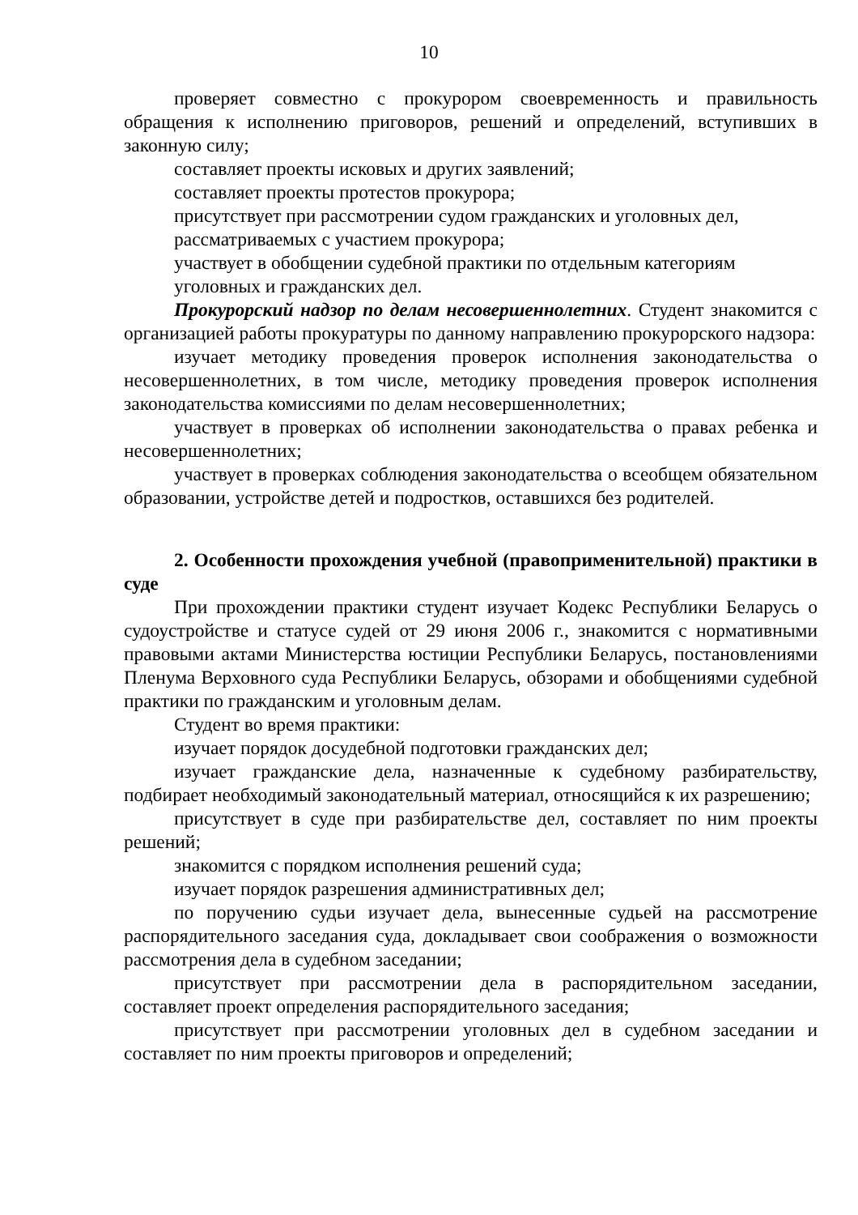10
проверяет совместно с прокурором своевременность и правильность обращения к исполнению приговоров, решений и определений, вступивших в законную силу;
составляет проекты исковых и других заявлений;
составляет проекты протестов прокурора;
присутствует при рассмотрении судом гражданских и уголовных дел,
рассматриваемых с участием прокурора;
участвует в обобщении судебной практики по отдельным категориям
уголовных и гражданских дел.
Прокурорский надзор по делам несовершеннолетних. Студент знакомится с организацией работы прокуратуры по данному направлению прокурорского надзора:
изучает методику проведения проверок исполнения законодательства о несовершеннолетних, в том числе, методику проведения проверок исполнения законодательства комиссиями по делам несовершеннолетних;
участвует в проверках об исполнении законодательства о правах ребенка и несовершеннолетних;
участвует в проверках соблюдения законодательства о всеобщем обязательном образовании, устройстве детей и подростков, оставшихся без родителей.
2. Особенности прохождения учебной (правоприменительной) практики в суде
При прохождении практики студент изучает Кодекс Республики Беларусь о судоустройстве и статусе судей от 29 июня 2006 г., знакомится с нормативными правовыми актами Министерства юстиции Республики Беларусь, постановлениями Пленума Верховного суда Республики Беларусь, обзорами и обобщениями судебной практики по гражданским и уголовным делам.
Студент во время практики:
изучает порядок досудебной подготовки гражданских дел;
изучает гражданские дела, назначенные к судебному разбирательству, подбирает необходимый законодательный материал, относящийся к их разрешению;
присутствует в суде при разбирательстве дел, составляет по ним проекты решений;
знакомится с порядком исполнения решений суда;
изучает порядок разрешения административных дел;
по поручению судьи изучает дела, вынесенные судьей на рассмотрение распорядительного заседания суда, докладывает свои соображения о возможности рассмотрения дела в судебном заседании;
присутствует при рассмотрении дела в распорядительном заседании, составляет проект определения распорядительного заседания;
присутствует при рассмотрении уголовных дел в судебном заседании и составляет по ним проекты приговоров и определений;